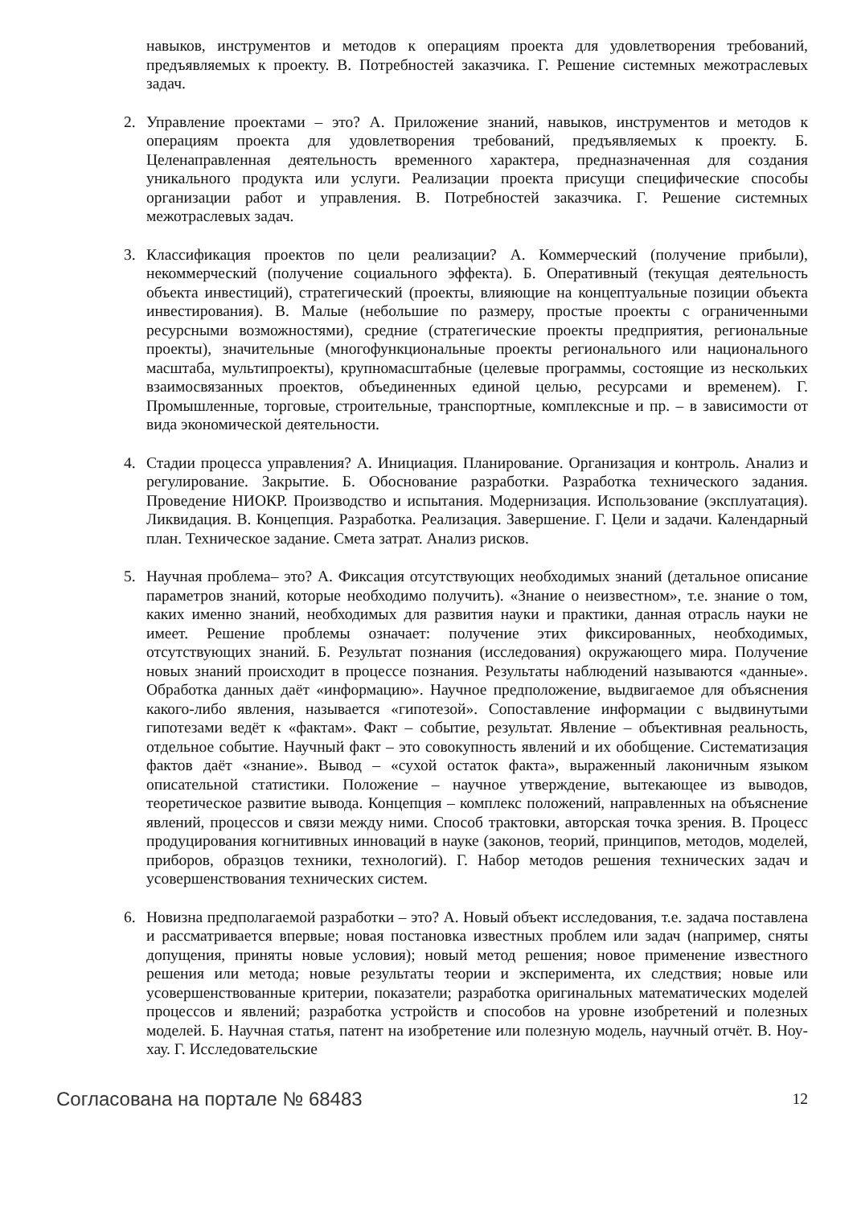навыков, инструментов и методов к операциям проекта для удовлетворения требований, предъявляемых к проекту. В. Потребностей заказчика. Г. Решение системных межотраслевых задач.
2. Управление проектами – это? А. Приложение знаний, навыков, инструментов и методов к операциям проекта для удовлетворения требований, предъявляемых к проекту. Б. Целенаправленная деятельность временного характера, предназначенная для создания уникального продукта или услуги. Реализации проекта присущи специфические способы организации работ и управления. В. Потребностей заказчика. Г. Решение системных межотраслевых задач.
3. Классификация проектов по цели реализации? А. Коммерческий (получение прибыли), некоммерческий (получение социального эффекта). Б. Оперативный (текущая деятельность объекта инвестиций), стратегический (проекты, влияющие на концептуальные позиции объекта инвестирования). В. Малые (небольшие по размеру, простые проекты с ограниченными ресурсными возможностями), средние (стратегические проекты предприятия, региональные проекты), значительные (многофункциональные проекты регионального или национального масштаба, мультипроекты), крупномасштабные (целевые программы, состоящие из нескольких взаимосвязанных проектов, объединенных единой целью, ресурсами и временем). Г. Промышленные, торговые, строительные, транспортные, комплексные и пр. – в зависимости от вида экономической деятельности.
4. Стадии процесса управления? А. Инициация. Планирование. Организация и контроль. Анализ и регулирование. Закрытие. Б. Обоснование разработки. Разработка технического задания. Проведение НИОКР. Производство и испытания. Модернизация. Использование (эксплуатация). Ликвидация. В. Концепция. Разработка. Реализация. Завершение. Г. Цели и задачи. Календарный план. Техническое задание. Смета затрат. Анализ рисков.
5. Научная проблема– это? А. Фиксация отсутствующих необходимых знаний (детальное описание параметров знаний, которые необходимо получить). «Знание о неизвестном», т.е. знание о том, каких именно знаний, необходимых для развития науки и практики, данная отрасль науки не имеет. Решение проблемы означает: получение этих фиксированных, необходимых, отсутствующих знаний. Б. Результат познания (исследования) окружающего мира. Получение новых знаний происходит в процессе познания. Результаты наблюдений называются «данные». Обработка данных даёт «информацию». Научное предположение, выдвигаемое для объяснения какого-либо явления, называется «гипотезой». Сопоставление информации с выдвинутыми гипотезами ведёт к «фактам». Факт – событие, результат. Явление – объективная реальность, отдельное событие. Научный факт – это совокупность явлений и их обобщение. Систематизация фактов даёт «знание». Вывод – «сухой остаток факта», выраженный лаконичным языком описательной статистики. Положение – научное утверждение, вытекающее из выводов, теоретическое развитие вывода. Концепция – комплекс положений, направленных на объяснение явлений, процессов и связи между ними. Способ трактовки, авторская точка зрения. В. Процесс продуцирования когнитивных инноваций в науке (законов, теорий, принципов, методов, моделей, приборов, образцов техники, технологий). Г. Набор методов решения технических задач и усовершенствования технических систем.
6. Новизна предполагаемой разработки – это? А. Новый объект исследования, т.е. задача поставлена и рассматривается впервые; новая постановка известных проблем или задач (например, сняты допущения, приняты новые условия); новый метод решения; новое применение известного решения или метода; новые результаты теории и эксперимента, их следствия; новые или усовершенствованные критерии, показатели; разработка оригинальных математических моделей процессов и явлений; разработка устройств и способов на уровне изобретений и полезных моделей. Б. Научная статья, патент на изобретение или полезную модель, научный отчёт. В. Ноу-хау. Г. Исследовательские
Согласована на портале № 68483 12